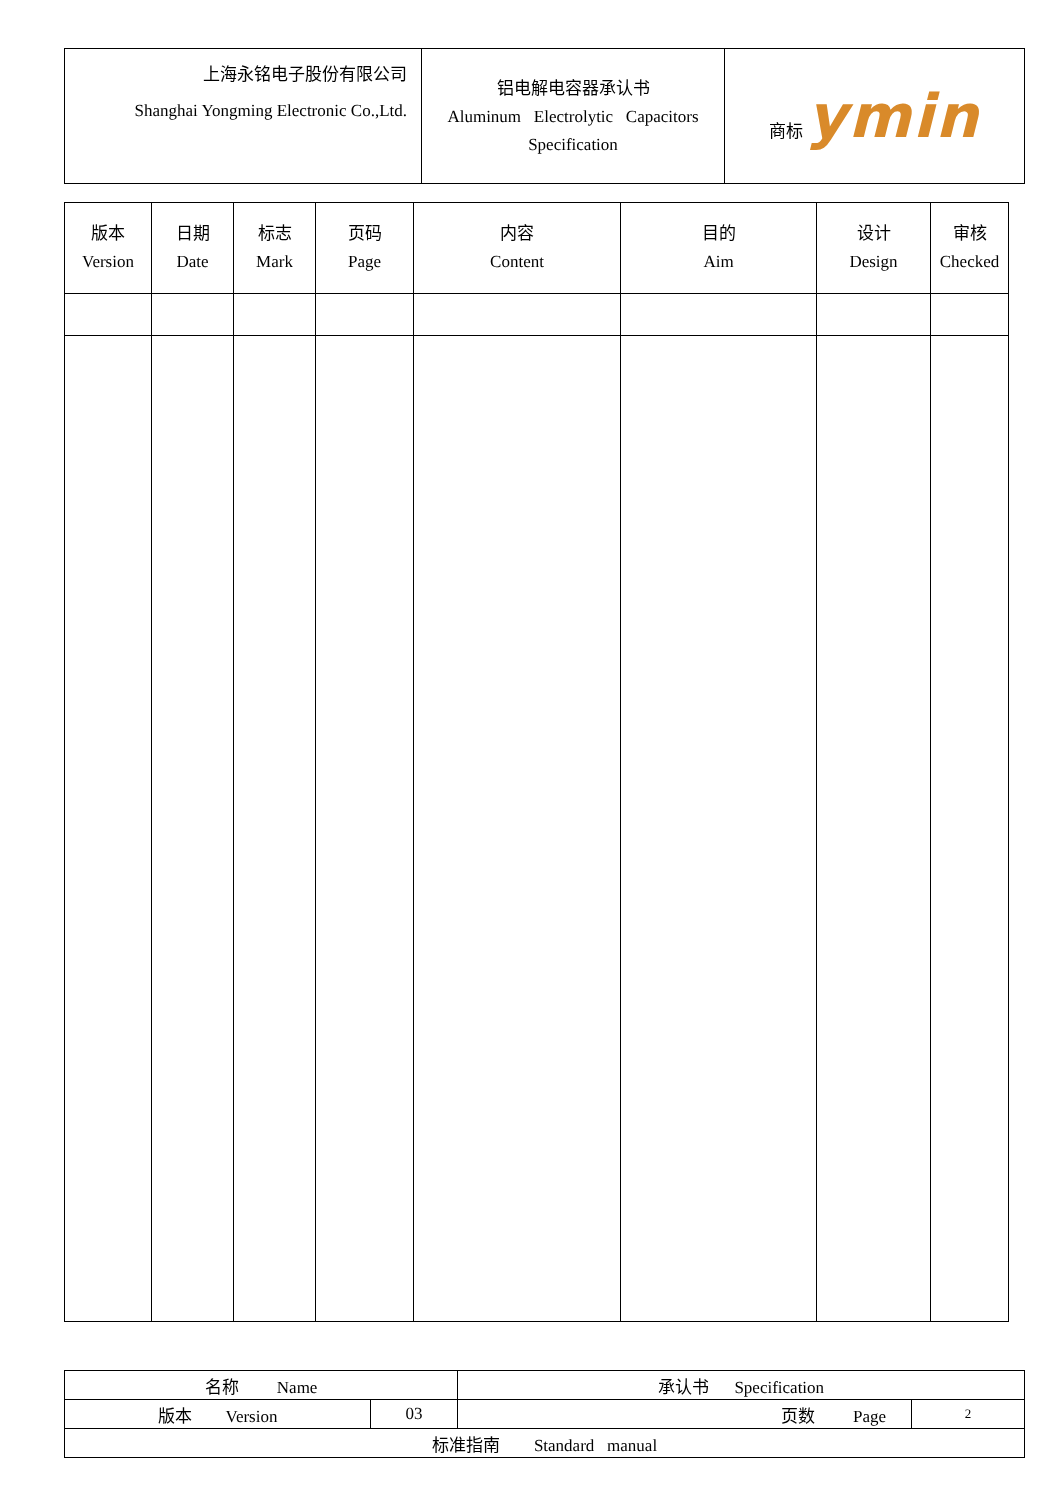| 上海永铭电子股份有限公司 Shanghai Yongming Electronic Co.,Ltd. | 铝电解电容器承认书 Aluminum Electrolytic Capacitors Specification | 商标 ymin |
| 版本 Version | 日期 Date | 标志 Mark | 页码 Page | 内容 Content | 目的 Aim | 设计 Design | 审核 Checked |
| --- | --- | --- | --- | --- | --- | --- | --- |
| 名称 Name | | 承认书 Specification | |
| 版本 Version | 03 | 页数 Page | 2 |
| 标准指南 Standard manual | | | |